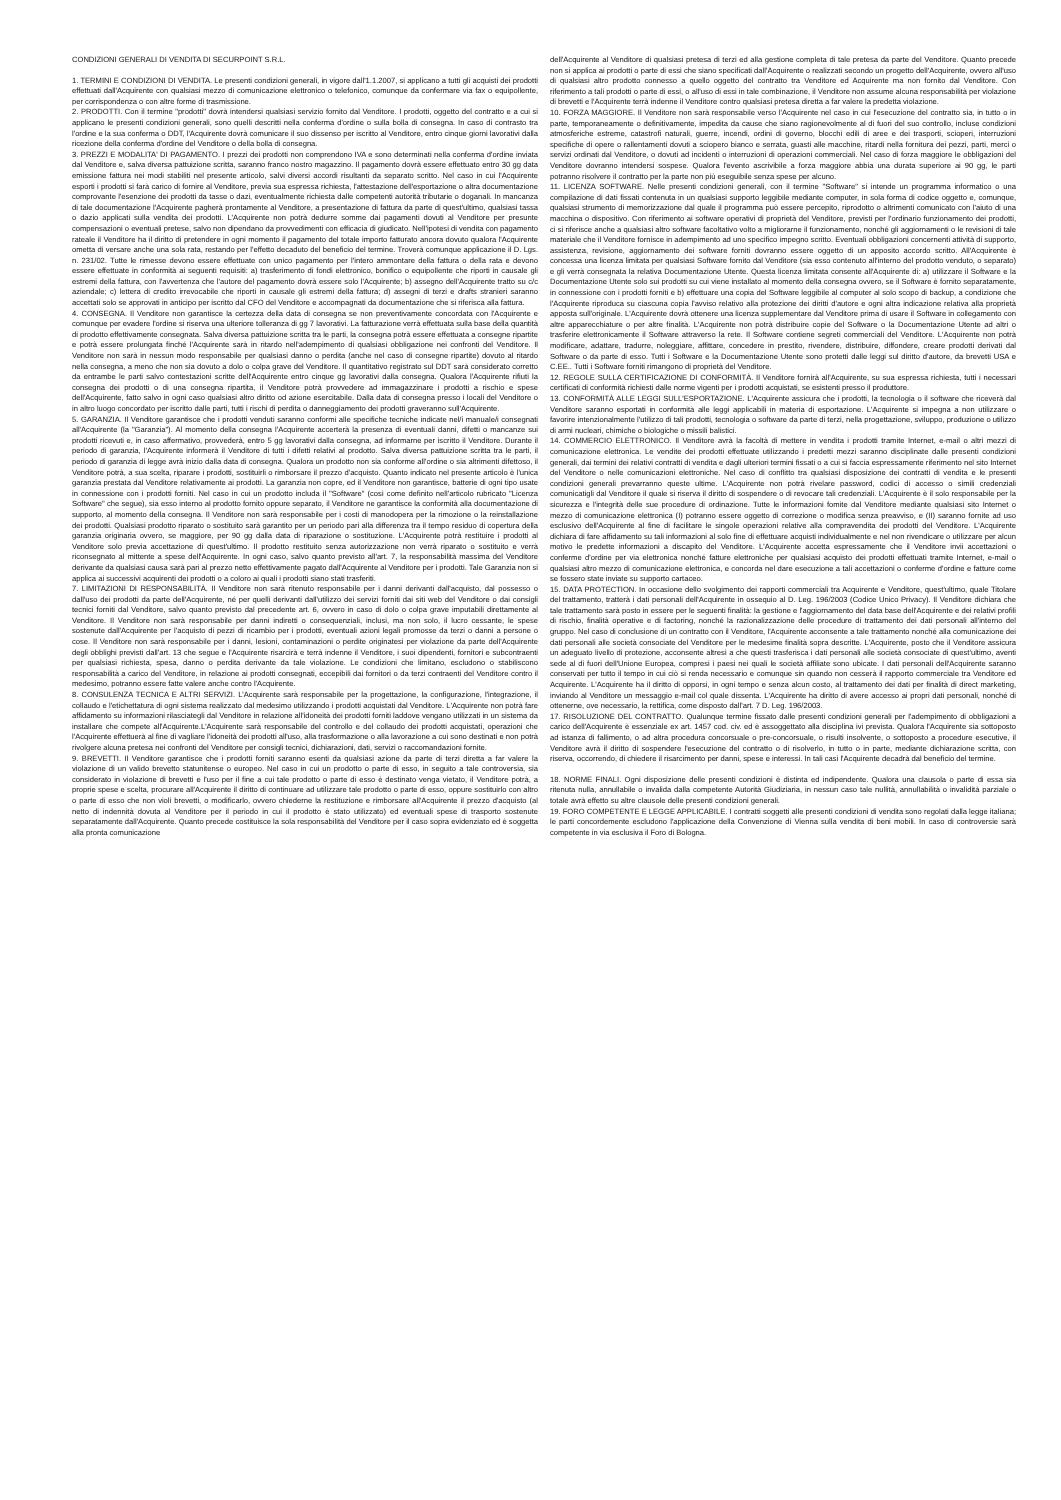CONDIZIONI GENERALI DI VENDITA DI SECURPOINT S.R.L.
1. TERMINI E CONDIZIONI DI VENDITA. Le presenti condizioni generali, in vigore dall'1.1.2007, si applicano a tutti gli acquisti dei prodotti effettuati dall'Acquirente con qualsiasi mezzo di comunicazione elettronico o telefonico, comunque da confermare via fax o equipollente, per corrispondenza o con altre forme di trasmissione.
2. PRODOTTI. Con il termine "prodotti" dovrà intendersi qualsiasi servizio fornito dal Venditore. I prodotti, oggetto del contratto e a cui si applicano le presenti condizioni generali, sono quelli descritti nella conferma d'ordine o sulla bolla di consegna. In caso di contrasto tra l'ordine e la sua conferma o DDT, l'Acquirente dovrà comunicare il suo dissenso per iscritto al Venditore, entro cinque giorni lavorativi dalla ricezione della conferma d'ordine del Venditore o della bolla di consegna.
3. PREZZI E MODALITA' DI PAGAMENTO. I prezzi dei prodotti non comprendono IVA e sono determinati nella conferma d'ordine inviata dal Venditore e, salva diversa pattuizione scritta, saranno franco nostro magazzino. Il pagamento dovrà essere effettuato entro 30 gg data emissione fattura nei modi stabiliti nel presente articolo, salvi diversi accordi risultanti da separato scritto. Nel caso in cui l'Acquirente esporti i prodotti si farà carico di fornire al Venditore, previa sua espressa richiesta, l'attestazione dell'esportazione o altra documentazione comprovante l'esenzione dei prodotti da tasse o dazi, eventualmente richiesta dalle competenti autorità tributarie o doganali. In mancanza di tale documentazione l'Acquirente pagherà prontamente al Venditore, a presentazione di fattura da parte di quest'ultimo, qualsiasi tassa o dazio applicati sulla vendita dei prodotti. L'Acquirente non potrà dedurre somme dai pagamenti dovuti al Venditore per presunte compensazioni o eventuali pretese, salvo non dipendano da provvedimenti con efficacia di giudicato. Nell'ipotesi di vendita con pagamento rateale il Venditore ha il diritto di pretendere in ogni momento il pagamento del totale importo fatturato ancora dovuto qualora l'Acquirente ometta di versare anche una sola rata, restando per l'effetto decaduto del beneficio del termine. Troverà comunque applicazione il D. Lgs. n. 231/02. Tutte le rimesse devono essere effettuate con unico pagamento per l'intero ammontare della fattura o della rata e devono essere effettuate in conformità ai seguenti requisiti: a) trasferimento di fondi elettronico, bonifico o equipollente che riporti in causale gli estremi della fattura, con l'avvertenza che l'autore del pagamento dovrà essere solo l'Acquirente; b) assegno dell'Acquirente tratto su c/c aziendale; c) lettera di credito irrevocabile che riporti in causale gli estremi della fattura; d) assegni di terzi e drafts stranieri saranno accettati solo se approvati in anticipo per iscritto dal CFO del Venditore e accompagnati da documentazione che si riferisca alla fattura.
4. CONSEGNA. Il Venditore non garantisce la certezza della data di consegna se non preventivamente concordata con l'Acquirente e comunque per evadere l'ordine si riserva una ulteriore tolleranza di gg 7 lavorativi. La fatturazione verrà effettuata sulla base della quantità di prodotto effettivamente consegnata. Salva diversa pattuizione scritta tra le parti, la consegna potrà essere effettuata a consegne ripartite e potrà essere prolungata finché l'Acquirente sarà in ritardo nell'adempimento di qualsiasi obbligazione nei confronti del Venditore. Il Venditore non sarà in nessun modo responsabile per qualsiasi danno o perdita (anche nel caso di consegne ripartite) dovuto al ritardo nella consegna, a meno che non sia dovuto a dolo o colpa grave del Venditore. Il quantitativo registrato sul DDT sarà considerato corretto da entrambe le parti salvo contestazioni scritte dell'Acquirente entro cinque gg lavorativi dalla consegna. Qualora l'Acquirente rifiuti la consegna dei prodotti o di una consegna ripartita, il Venditore potrà provvedere ad immagazzinare i prodotti a rischio e spese dell'Acquirente, fatto salvo in ogni caso qualsiasi altro diritto od azione esercitabile. Dalla data di consegna presso i locali del Venditore o in altro luogo concordato per iscritto dalle parti, tutti i rischi di perdita o danneggiamento dei prodotti graveranno sull'Acquirente.
5. GARANZIA. Il Venditore garantisce che i prodotti venduti saranno conformi alle specifiche tecniche indicate nel/i manuale/i consegnati all'Acquirente (la "Garanzia"). Al momento della consegna l'Acquirente accerterà la presenza di eventuali danni, difetti o mancanze sui prodotti ricevuti e, in caso affermativo, provvederà, entro 5 gg lavorativi dalla consegna, ad informarne per iscritto il Venditore. Durante il periodo di garanzia, l'Acquirente informerà il Venditore di tutti i difetti relativi al prodotto. Salva diversa pattuizione scritta tra le parti, il periodo di garanzia di legge avrà inizio dalla data di consegna. Qualora un prodotto non sia conforme all'ordine o sia altrimenti difettoso, il Venditore potrà, a sua scelta, riparare i prodotti, sostituirli o rimborsare il prezzo d'acquisto. Quanto indicato nel presente articolo è l'unica garanzia prestata dal Venditore relativamente ai prodotti. La garanzia non copre, ed il Venditore non garantisce, batterie di ogni tipo usate in connessione con i prodotti forniti. Nel caso in cui un prodotto includa il "Software" (così come definito nell'articolo rubricato "Licenza Software" che segue), sia esso interno al prodotto fornito oppure separato, il Venditore ne garantisce la conformità alla documentazione di supporto, al momento della consegna. Il Venditore non sarà responsabile per i costi di manodopera per la rimozione o la reinstallazione dei prodotti. Qualsiasi prodotto riparato o sostituito sarà garantito per un periodo pari alla differenza tra il tempo residuo di copertura della garanzia originaria ovvero, se maggiore, per 90 gg dalla data di riparazione o sostituzione. L'Acquirente potrà restituire i prodotti al Venditore solo previa accettazione di quest'ultimo. Il prodotto restituito senza autorizzazione non verrà riparato o sostituito e verrà riconsegnato al mittente a spese dell'Acquirente. In ogni caso, salvo quanto previsto all'art. 7, la responsabilità massima del Venditore derivante da qualsiasi causa sarà pari al prezzo netto effettivamente pagato dall'Acquirente al Venditore per i prodotti. Tale Garanzia non si applica ai successivi acquirenti dei prodotti o a coloro ai quali i prodotti siano stati trasferiti.
7. LIMITAZIONI DI RESPONSABILITÀ. Il Venditore non sarà ritenuto responsabile per i danni derivanti dall'acquisto, dal possesso o dall'uso dei prodotti da parte dell'Acquirente, né per quelli derivanti dall'utilizzo dei servizi forniti dai siti web del Venditore o dai consigli tecnici forniti dal Venditore, salvo quanto previsto dal precedente art. 6, ovvero in caso di dolo o colpa grave imputabili direttamente al Venditore. Il Venditore non sarà responsabile per danni indiretti o consequenziali, inclusi, ma non solo, il lucro cessante, le spese sostenute dall'Acquirente per l'acquisto di pezzi di ricambio per i prodotti, eventuali azioni legali promosse da terzi o danni a persone o cose. Il Venditore non sarà responsabile per i danni, lesioni, contaminazioni o perdite originatesi per violazione da parte dell'Acquirente degli obblighi previsti dall'art. 13 che segue e l'Acquirente risarcirà e terrà indenne il Venditore, i suoi dipendenti, fornitori e subcontraenti per qualsiasi richiesta, spesa, danno o perdita derivante da tale violazione. Le condizioni che limitano, escludono o stabiliscono responsabilità a carico del Venditore, in relazione ai prodotti consegnati, eccepibili dai fornitori o da terzi contraenti del Venditore contro il medesimo, potranno essere fatte valere anche contro l'Acquirente.
8. CONSULENZA TECNICA E ALTRI SERVIZI. L'Acquirente sarà responsabile per la progettazione, la configurazione, l'integrazione, il collaudo e l'etichettatura di ogni sistema realizzato dal medesimo utilizzando i prodotti acquistati dal Venditore. L'Acquirente non potrà fare affidamento su informazioni rilasciategli dal Venditore in relazione all'idoneità dei prodotti forniti laddove vengano utilizzati in un sistema da installare che compete all'Acquirente.L'Acquirente sarà responsabile del controllo e del collaudo dei prodotti acquistati, operazioni che l'Acquirente effettuerà al fine di vagliare l'idoneità dei prodotti all'uso, alla trasformazione o alla lavorazione a cui sono destinati e non potrà rivolgere alcuna pretesa nei confronti del Venditore per consigli tecnici, dichiarazioni, dati, servizi o raccomandazioni fornite.
9. BREVETTI. Il Venditore garantisce che i prodotti forniti saranno esenti da qualsiasi azione da parte di terzi diretta a far valere la violazione di un valido brevetto statunitense o europeo. Nel caso in cui un prodotto o parte di esso, in seguito a tale controversia, sia considerato in violazione di brevetti e l'uso per il fine a cui tale prodotto o parte di esso è destinato venga vietato, il Venditore potrà, a proprie spese e scelta, procurare all'Acquirente il diritto di continuare ad utilizzare tale prodotto o parte di esso, oppure sostituirlo con altro o parte di esso che non violi brevetti, o modificarlo, ovvero chiederne la restituzione e rimborsare all'Acquirente il prezzo d'acquisto (al netto di indennità dovuta al Venditore per il periodo in cui il prodotto è stato utilizzato) ed eventuali spese di trasporto sostenute separatamente dall'Acquirente. Quanto precede costituisce la sola responsabilità del Venditore per il caso sopra evidenziato ed è soggetta alla pronta comunicazione
dell'Acquirente al Venditore di qualsiasi pretesa di terzi ed alla gestione completa di tale pretesa da parte del Venditore. Quanto precede non si applica ai prodotti o parte di essi che siano specificati dall'Acquirente o realizzati secondo un progetto dell'Acquirente, ovvero all'uso di qualsiasi altro prodotto connesso a quello oggetto del contratto tra Venditore ed Acquirente ma non fornito dal Venditore. Con riferimento a tali prodotti o parte di essi, o all'uso di essi in tale combinazione, il Venditore non assume alcuna responsabilità per violazione di brevetti e l'Acquirente terrà indenne il Venditore contro qualsiasi pretesa diretta a far valere la predetta violazione.
10. FORZA MAGGIORE. Il Venditore non sarà responsabile verso l'Acquirente nel caso in cui l'esecuzione del contratto sia, in tutto o in parte, temporaneamente o definitivamente, impedita da cause che siano ragionevolmente al di fuori del suo controllo, incluse condizioni atmosferiche estreme, catastrofi naturali, guerre, incendi, ordini di governo, blocchi edili di aree e dei trasporti, scioperi, interruzioni specifiche di opere o rallentamenti dovuti a sciopero bianco e serrata, guasti alle macchine, ritardi nella fornitura dei pezzi, parti, merci o servizi ordinati dal Venditore, o dovuti ad incidenti o interruzioni di operazioni commerciali. Nel caso di forza maggiore le obbligazioni del Venditore dovranno intendersi sospese. Qualora l'evento ascrivibile a forza maggiore abbia una durata superiore ai 90 gg, le parti potranno risolvere il contratto per la parte non più eseguibile senza spese per alcuno.
11. LICENZA SOFTWARE. Nelle presenti condizioni generali, con il termine "Software" si intende un programma informatico o una compilazione di dati fissati contenuta in un qualsiasi supporto leggibile mediante computer, in sola forma di codice oggetto e, comunque, qualsiasi strumento di memorizzazione dal quale il programma può essere percepito, riprodotto o altrimenti comunicato con l'aiuto di una macchina o dispositivo. Con riferimento ai software operativi di proprietà del Venditore, previsti per l'ordinario funzionamento dei prodotti, ci si riferisce anche a qualsiasi altro software facoltativo volto a migliorarne il funzionamento, nonché gli aggiornamenti o le revisioni di tale materiale che il Venditore fornisce in adempimento ad uno specifico impegno scritto. Eventuali obbligazioni concernenti attività di supporto, assistenza, revisione, aggiornamento dei software forniti dovranno essere oggetto di un apposito accordo scritto. All'Acquirente è concessa una licenza limitata per qualsiasi Software fornito dal Venditore (sia esso contenuto all'interno del prodotto venduto, o separato) e gli verrà consegnata la relativa Documentazione Utente. Questa licenza limitata consente all'Acquirente di: a) utilizzare il Software e la Documentazione Utente solo sui prodotti su cui viene installato al momento della consegna ovvero, se il Software è fornito separatamente, in connessione con i prodotti forniti e b) effettuare una copia del Software leggibile al computer al solo scopo di backup, a condizione che l'Acquirente riproduca su ciascuna copia l'avviso relativo alla protezione dei diritti d'autore e ogni altra indicazione relativa alla proprietà apposta sull'originale. L'Acquirente dovrà ottenere una licenza supplementare dal Venditore prima di usare il Software in collegamento con altre apparecchiature o per altre finalità. L'Acquirente non potrà distribuire copie del Software o la Documentazione Utente ad altri o trasferire elettronicamente il Software attraverso la rete. Il Software contiene segreti commerciali del Venditore. L'Acquirente non potrà modificare, adattare, tradurre, noleggiare, affittare, concedere in prestito, rivendere, distribuire, diffondere, creare prodotti derivati dal Software o da parte di esso. Tutti i Software e la Documentazione Utente sono protetti dalle leggi sul diritto d'autore, da brevetti USA e C.EE.. Tutti i Software forniti rimangono di proprietà del Venditore.
12. REGOLE SULLA CERTIFICAZIONE DI CONFORMITÀ. Il Venditore fornirà all'Acquirente, su sua espressa richiesta, tutti i necessari certificati di conformità richiesti dalle norme vigenti per i prodotti acquistati, se esistenti presso il produttore.
13. CONFORMITÀ ALLE LEGGI SULL'ESPORTAZIONE. L'Acquirente assicura che i prodotti, la tecnologia o il software che riceverà dal Venditore saranno esportati in conformità alle leggi applicabili in materia di esportazione. L'Acquirente si impegna a non utilizzare o favorire intenzionalmente l'utilizzo di tali prodotti, tecnologia o software da parte di terzi, nella progettazione, sviluppo, produzione o utilizzo di armi nucleari, chimiche o biologiche o missili balistici.
14. COMMERCIO ELETTRONICO. Il Venditore avrà la facoltà di mettere in vendita i prodotti tramite Internet, e-mail o altri mezzi di comunicazione elettronica. Le vendite dei prodotti effettuate utilizzando i predetti mezzi saranno disciplinate dalle presenti condizioni generali, dai termini dei relativi contratti di vendita e dagli ulteriori termini fissati o a cui si faccia espressamente riferimento nel sito Internet del Venditore o nelle comunicazioni elettroniche. Nel caso di conflitto tra qualsiasi disposizione dei contratti di vendita e le presenti condizioni generali prevarranno queste ultime. L'Acquirente non potrà rivelare password, codici di accesso o simili credenziali comunicatigli dal Venditore il quale si riserva il diritto di sospendere o di revocare tali credenziali. L'Acquirente è il solo responsabile per la sicurezza e l'integrità delle sue procedure di ordinazione. Tutte le informazioni fomite dal Venditore mediante qualsiasi sito Internet o mezzo di comunicazione elettronica (I) potranno essere oggetto di correzione o modifica senza preavviso, e (II) saranno fornite ad uso esclusivo dell'Acquirente al fine di facilitare le singole operazioni relative alla compravendita dei prodotti del Venditore. L'Acquirente dichiara di fare affidamento su tali informazioni al solo fine di effettuare acquisti individualmente e nel non rivendicare o utilizzare per alcun motivo le predette informazioni a discapito del Venditore. L'Acquirente accetta espressamente che il Venditore invii accettazioni o conferme d'ordine per via elettronica nonché fatture elettroniche per qualsiasi acquisto dei prodotti effettuati tramite Internet, e-mail o qualsiasi altro mezzo di comunicazione elettronica, e concorda nel dare esecuzione a tali accettazioni o conferme d'ordine e fatture come se fossero state inviate su supporto cartaceo.
15. DATA PROTECTION. In occasione dello svolgimento dei rapporti commerciali tra Acquirente e Venditore, quest'ultimo, quale Titolare del trattamento, tratterà i dati personali dell'Acquirente in ossequio al D. Leg. 196/2003 (Codice Unico Privacy). Il Venditore dichiara che tale trattamento sarà posto in essere per le seguenti finalità: la gestione e l'aggiornamento del data base dell'Acquirente e dei relativi profili di rischio, finalità operative e di factoring, nonché la razionalizzazione delle procedure di trattamento dei dati personali all'interno del gruppo. Nel caso di conclusione di un contratto con il Venditore, l'Acquirente acconsente a tale trattamento nonché alla comunicazione dei dati personali alle società consociate del Venditore per le medesime finalità sopra descritte. L'Acquirente, posto che il Venditore assicura un adeguato livello di protezione, acconsente altresì a che questi trasferisca i dati personali alle società consociate di quest'ultimo, aventi sede al di fuori dell'Unione Europea, compresi i paesi nei quali le società affiliate sono ubicate. I dati personali dell'Acquirente saranno conservati per tutto il tempo in cui ciò si renda necessario e comunque sin quando non cesserà il rapporto commerciale tra Venditore ed Acquirente. L'Acquirente ha il diritto di opporsi, in ogni tempo e senza alcun costo, al trattamento dei dati per finalità di direct marketing, inviando al Venditore un messaggio e-mail col quale dissenta. L'Acquirente ha diritto di avere accesso ai propri dati personali, nonché di ottenerne, ove necessario, la rettifica, come disposto dall'art. 7 D. Leg. 196/2003.
17. RISOLUZIONE DEL CONTRATTO. Qualunque termine fissato dalle presenti condizioni generali per l'adempimento di obbligazioni a carico dell'Acquirente è essenziale ex art. 1457 cod. civ. ed è assoggettato alla disciplina ivi prevista. Qualora l'Acquirente sia sottoposto ad istanza di fallimento, o ad altra procedura concorsuale o pre-concorsuale, o risulti insolvente, o sottoposto a procedure esecutive, il Venditore avrà il diritto di sospendere l'esecuzione del contratto o di risolverlo, in tutto o in parte, mediante dichiarazione scritta, con riserva, occorrendo, di chiedere il risarcimento per danni, spese e interessi. In tali casi l'Acquirente decadrà dal beneficio del termine.
18. NORME FINALI. Ogni disposizione delle presenti condizioni è distinta ed indipendente. Qualora una clausola o parte di essa sia ritenuta nulla, annullabile o invalida dalla competente Autorità Giudiziaria, in nessun caso tale nullità, annullabilità o invalidità parziale o totale avrà effetto su altre clausole delle presenti condizioni generali.
19. FORO COMPETENTE E LEGGE APPLICABILE. I contratti soggetti alle presenti condizioni di vendita sono regolati dalla legge italiana; le parti concordemente escludono l'applicazione della Convenzione di Vienna sulla vendita di beni mobili. In caso di controversie sarà competente in via esclusiva il Foro di Bologna.